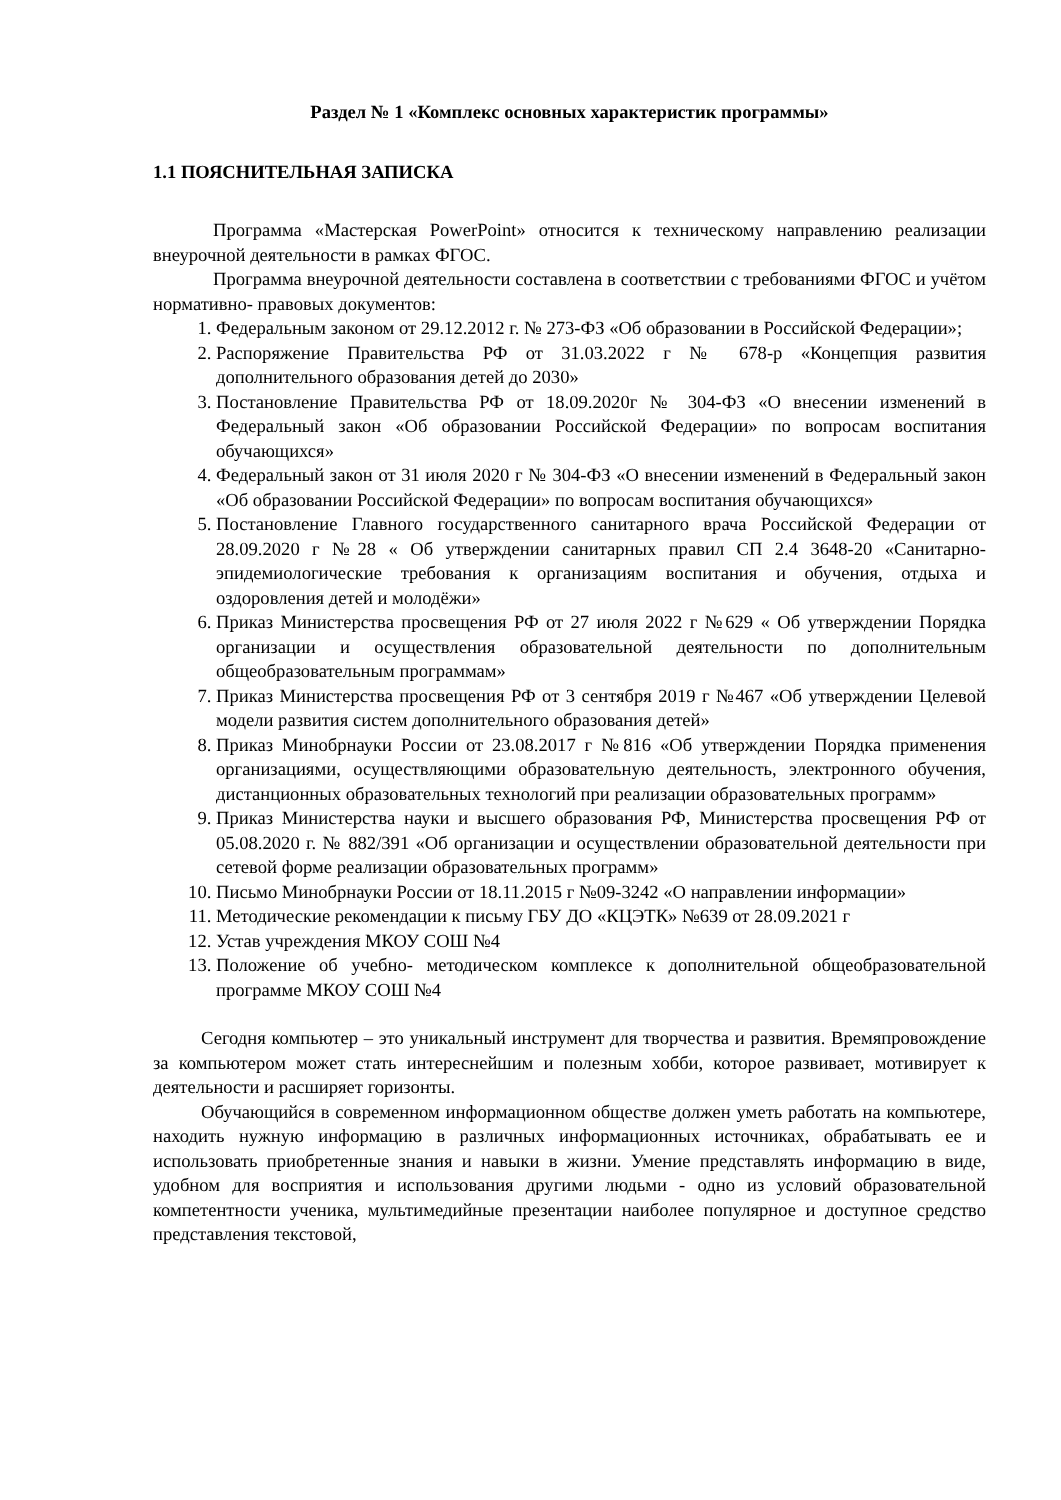Раздел № 1 «Комплекс основных характеристик программы»
1.1 ПОЯСНИТЕЛЬНАЯ ЗАПИСКА
Программа «Мастерская PowerPoint» относится к техническому направлению реализации внеурочной деятельности в рамках ФГОС.
Программа внеурочной деятельности составлена в соответствии с требованиями ФГОС и учётом нормативно- правовых документов:
1. Федеральным законом от 29.12.2012 г. № 273-ФЗ «Об образовании в Российской Федерации»;
2. Распоряжение Правительства РФ от 31.03.2022 г № 678-р «Концепция развития дополнительного образования детей до 2030»
3. Постановление Правительства РФ от 18.09.2020г № 304-ФЗ «О внесении изменений в Федеральный закон «Об образовании Российской Федерации» по вопросам воспитания обучающихся»
4. Федеральный закон от 31 июля 2020 г № 304-ФЗ «О внесении изменений в Федеральный закон «Об образовании Российской Федерации» по вопросам воспитания обучающихся»
5. Постановление Главного государственного санитарного врача Российской Федерации от 28.09.2020 г №28 « Об утверждении санитарных правил СП 2.4 3648-20 «Санитарно-эпидемиологические требования к организациям воспитания и обучения, отдыха и оздоровления детей и молодёжи»
6. Приказ Министерства просвещения РФ от 27 июля 2022 г №629 « Об утверждении Порядка организации и осуществления образовательной деятельности по дополнительным общеобразовательным программам»
7. Приказ Министерства просвещения РФ от 3 сентября 2019 г №467 «Об утверждении Целевой модели развития систем дополнительного образования детей»
8. Приказ Минобрнауки России от 23.08.2017 г №816 «Об утверждении Порядка применения организациями, осуществляющими образовательную деятельность, электронного обучения, дистанционных образовательных технологий при реализации образовательных программ»
9. Приказ Министерства науки и высшего образования РФ, Министерства просвещения РФ от 05.08.2020 г. № 882/391 «Об организации и осуществлении образовательной деятельности при сетевой форме реализации образовательных программ»
10. Письмо Минобрнауки России от 18.11.2015 г №09-3242 «О направлении информации»
11. Методические рекомендации к письму ГБУ ДО «КЦЭТК» №639 от 28.09.2021 г
12. Устав учреждения МКОУ СОШ №4
13. Положение об учебно- методическом комплексе к дополнительной общеобразовательной программе МКОУ СОШ №4
Сегодня компьютер – это уникальный инструмент для творчества и развития. Времяпровождение за компьютером может стать интереснейшим и полезным хобби, которое развивает, мотивирует к деятельности и расширяет горизонты.
Обучающийся в современном информационном обществе должен уметь работать на компьютере, находить нужную информацию в различных информационных источниках, обрабатывать ее и использовать приобретенные знания и навыки в жизни. Умение представлять информацию в виде, удобном для восприятия и использования другими людьми - одно из условий образовательной компетентности ученика, мультимедийные презентации наиболее популярное и доступное средство представления текстовой,